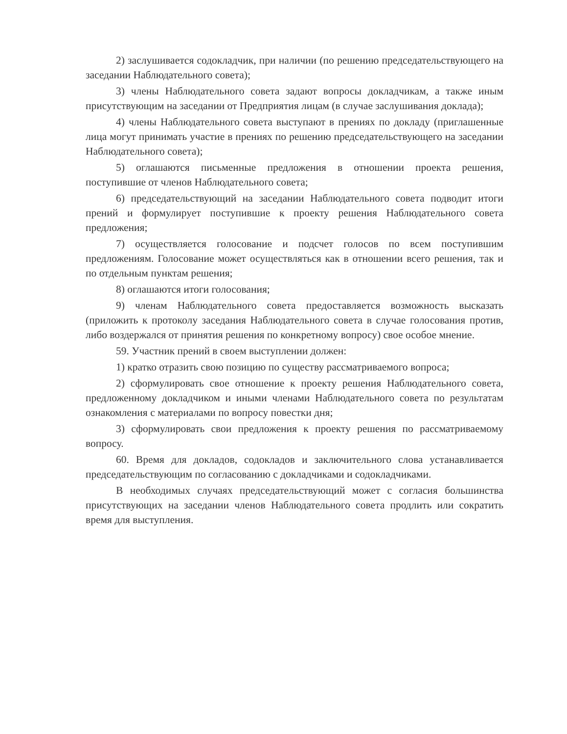2) заслушивается содокладчик, при наличии (по решению председательствующего на заседании Наблюдательного совета);
3) члены Наблюдательного совета задают вопросы докладчикам, а также иным присутствующим на заседании от Предприятия лицам (в случае заслушивания доклада);
4) члены Наблюдательного совета выступают в прениях по докладу (приглашенные лица могут принимать участие в прениях по решению председательствующего на заседании Наблюдательного совета);
5) оглашаются письменные предложения в отношении проекта решения, поступившие от членов Наблюдательного совета;
6) председательствующий на заседании Наблюдательного совета подводит итоги прений и формулирует поступившие к проекту решения Наблюдательного совета предложения;
7) осуществляется голосование и подсчет голосов по всем поступившим предложениям. Голосование может осуществляться как в отношении всего решения, так и по отдельным пунктам решения;
8) оглашаются итоги голосования;
9) членам Наблюдательного совета предоставляется возможность высказать (приложить к протоколу заседания Наблюдательного совета в случае голосования против, либо воздержался от принятия решения по конкретному вопросу) свое особое мнение.
59. Участник прений в своем выступлении должен:
1) кратко отразить свою позицию по существу рассматриваемого вопроса;
2) сформулировать свое отношение к проекту решения Наблюдательного совета, предложенному докладчиком и иными членами Наблюдательного совета по результатам ознакомления с материалами по вопросу повестки дня;
3) сформулировать свои предложения к проекту решения по рассматриваемому вопросу.
60. Время для докладов, содокладов и заключительного слова устанавливается председательствующим по согласованию с докладчиками и содокладчиками.
В необходимых случаях председательствующий может с согласия большинства присутствующих на заседании членов Наблюдательного совета продлить или сократить время для выступления.